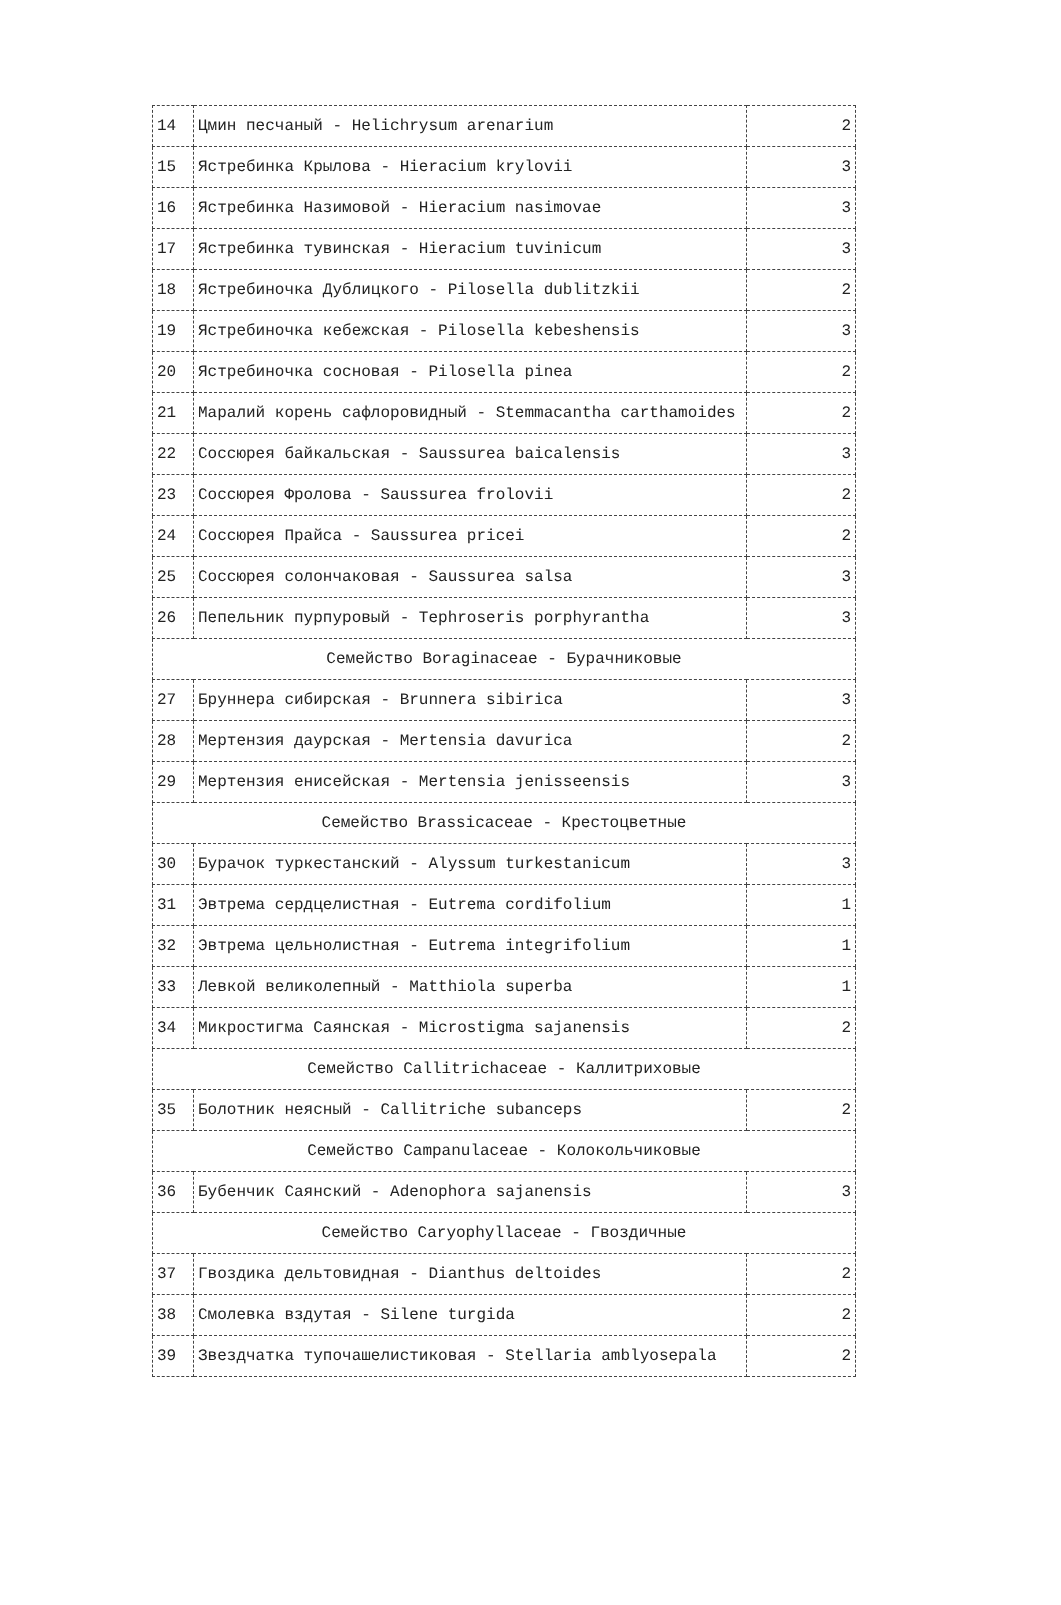| 14 | Цмин песчаный - Helichrysum arenarium | 2 |
| 15 | Ястребинка Крылова - Hieracium krylovii | 3 |
| 16 | Ястребинка Назимовой - Hieracium nasimovae | 3 |
| 17 | Ястребинка тувинская - Hieracium tuvinicum | 3 |
| 18 | Ястребиночка Дублицкого - Pilosella dublitzkii | 2 |
| 19 | Ястребиночка кебежская - Pilosella kebeshensis | 3 |
| 20 | Ястребиночка сосновая - Pilosella pinea | 2 |
| 21 | Маралий корень сафлоровидный - Stemmacantha carthamoides | 2 |
| 22 | Соссюрея байкальская - Saussurea baicalensis | 3 |
| 23 | Соссюрея Фролова - Saussurea frolovii | 2 |
| 24 | Соссюрея Прайса - Saussurea pricei | 2 |
| 25 | Соссюрея солончаковая - Saussurea salsa | 3 |
| 26 | Пепельник пурпуровый - Tephroseris porphyrantha | 3 |
| Семейство Boraginaceae - Бурачниковые | | |
| 27 | Бруннера сибирская - Brunnera sibirica | 3 |
| 28 | Мертензия даурская - Mertensia davurica | 2 |
| 29 | Мертензия енисейская - Mertensia jenisseensis | 3 |
| Семейство Brassicaceae - Крестоцветные | | |
| 30 | Бурачок туркестанский - Alyssum turkestanicum | 3 |
| 31 | Эвтрема сердцелистная - Eutrema cordifolium | 1 |
| 32 | Эвтрема цельнолистная - Eutrema integrifolium | 1 |
| 33 | Левкой великолепный - Matthiola superba | 1 |
| 34 | Микростигма Саянская - Microstigma sajanensis | 2 |
| Семейство Callitrichaceae - Каллитриховые | | |
| 35 | Болотник неясный - Callitriche subanceps | 2 |
| Семейство Campanulaceae - Колокольчиковые | | |
| 36 | Бубенчик Саянский - Adenophora sajanensis | 3 |
| Семейство Caryophyllaceae - Гвоздичные | | |
| 37 | Гвоздика дельтовидная - Dianthus deltoides | 2 |
| 38 | Смолевка вздутая - Silene turgida | 2 |
| 39 | Звездчатка тупочашелистиковая - Stellaria amblyosepala | 2 |